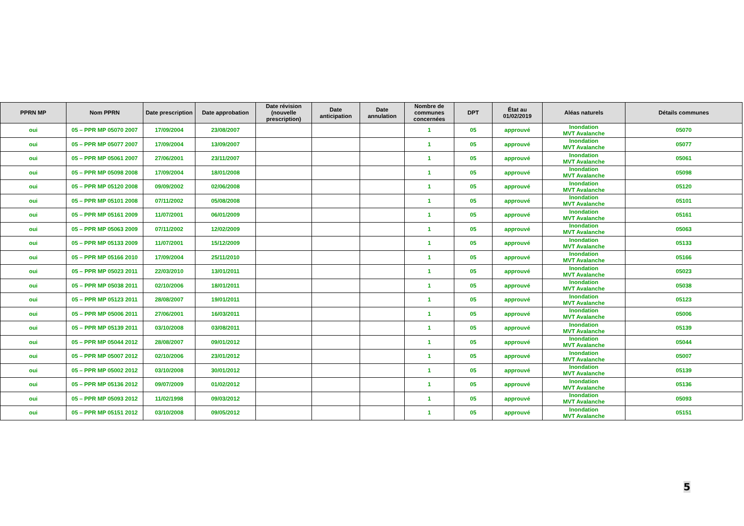| PPRN MP | Nom PPRN | Date prescription | Date approbation | Date révision (nouvelle prescription) | Date anticipation | Date annulation | Nombre de communes concernées | DPT | État au 01/02/2019 | Aléas naturels | Détails communes |
| --- | --- | --- | --- | --- | --- | --- | --- | --- | --- | --- | --- |
| oui | 05 – PPR MP 05070 2007 | 17/09/2004 | 23/08/2007 | | | | 1 | 05 | approuvé | Inondation MVT Avalanche | 05070 |
| oui | 05 – PPR MP 05077 2007 | 17/09/2004 | 13/09/2007 | | | | 1 | 05 | approuvé | Inondation MVT Avalanche | 05077 |
| oui | 05 – PPR MP 05061 2007 | 27/06/2001 | 23/11/2007 | | | | 1 | 05 | approuvé | Inondation MVT Avalanche | 05061 |
| oui | 05 – PPR MP 05098 2008 | 17/09/2004 | 18/01/2008 | | | | 1 | 05 | approuvé | Inondation MVT Avalanche | 05098 |
| oui | 05 – PPR MP 05120 2008 | 09/09/2002 | 02/06/2008 | | | | 1 | 05 | approuvé | Inondation MVT Avalanche | 05120 |
| oui | 05 – PPR MP 05101 2008 | 07/11/2002 | 05/08/2008 | | | | 1 | 05 | approuvé | Inondation MVT Avalanche | 05101 |
| oui | 05 – PPR MP 05161 2009 | 11/07/2001 | 06/01/2009 | | | | 1 | 05 | approuvé | Inondation MVT Avalanche | 05161 |
| oui | 05 – PPR MP 05063 2009 | 07/11/2002 | 12/02/2009 | | | | 1 | 05 | approuvé | Inondation MVT Avalanche | 05063 |
| oui | 05 – PPR MP 05133 2009 | 11/07/2001 | 15/12/2009 | | | | 1 | 05 | approuvé | Inondation MVT Avalanche | 05133 |
| oui | 05 – PPR MP 05166 2010 | 17/09/2004 | 25/11/2010 | | | | 1 | 05 | approuvé | Inondation MVT Avalanche | 05166 |
| oui | 05 – PPR MP 05023 2011 | 22/03/2010 | 13/01/2011 | | | | 1 | 05 | approuvé | Inondation MVT Avalanche | 05023 |
| oui | 05 – PPR MP 05038 2011 | 02/10/2006 | 18/01/2011 | | | | 1 | 05 | approuvé | Inondation MVT Avalanche | 05038 |
| oui | 05 – PPR MP 05123 2011 | 28/08/2007 | 19/01/2011 | | | | 1 | 05 | approuvé | Inondation MVT Avalanche | 05123 |
| oui | 05 – PPR MP 05006 2011 | 27/06/2001 | 16/03/2011 | | | | 1 | 05 | approuvé | Inondation MVT Avalanche | 05006 |
| oui | 05 – PPR MP 05139 2011 | 03/10/2008 | 03/08/2011 | | | | 1 | 05 | approuvé | Inondation MVT Avalanche | 05139 |
| oui | 05 – PPR MP 05044 2012 | 28/08/2007 | 09/01/2012 | | | | 1 | 05 | approuvé | Inondation MVT Avalanche | 05044 |
| oui | 05 – PPR MP 05007 2012 | 02/10/2006 | 23/01/2012 | | | | 1 | 05 | approuvé | Inondation MVT Avalanche | 05007 |
| oui | 05 – PPR MP 05002 2012 | 03/10/2008 | 30/01/2012 | | | | 1 | 05 | approuvé | Inondation MVT Avalanche | 05139 |
| oui | 05 – PPR MP 05136 2012 | 09/07/2009 | 01/02/2012 | | | | 1 | 05 | approuvé | Inondation MVT Avalanche | 05136 |
| oui | 05 – PPR MP 05093 2012 | 11/02/1998 | 09/03/2012 | | | | 1 | 05 | approuvé | Inondation MVT Avalanche | 05093 |
| oui | 05 – PPR MP 05151 2012 | 03/10/2008 | 09/05/2012 | | | | 1 | 05 | approuvé | Inondation MVT Avalanche | 05151 |
5